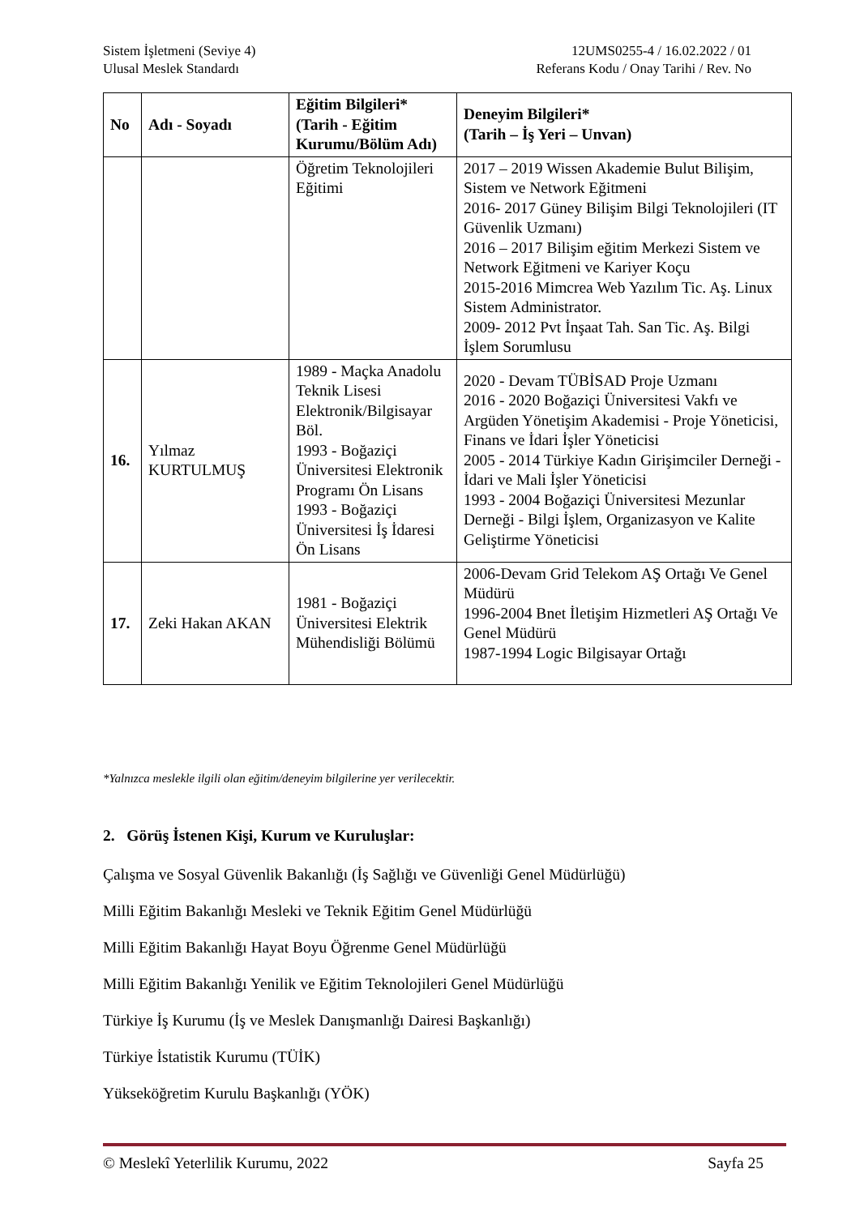Sistem İşletmeni (Seviye 4)
Ulusal Meslek Standardı
12UMS0255-4 / 16.02.2022 / 01
Referans Kodu / Onay Tarihi / Rev. No
| No | Adı - Soyadı | Eğitim Bilgileri* (Tarih - Eğitim Kurumu/Bölüm Adı) | Deneyim Bilgileri* (Tarih – İş Yeri – Unvan) |
| --- | --- | --- | --- |
| | | Öğretim Teknolojileri Eğitimi | 2017 – 2019 Wissen Akademie Bulut Bilişim, Sistem ve Network Eğitmeni 2016- 2017 Güney Bilişim Bilgi Teknolojileri (IT Güvenlik Uzmanı) 2016 – 2017 Bilişim eğitim Merkezi Sistem ve Network Eğitmeni ve Kariyer Koçu 2015-2016 Mimcrea Web Yazılım Tic. Aş. Linux Sistem Administrator. 2009- 2012 Pvt İnşaat Tah. San Tic. Aş. Bilgi İşlem Sorumlusu |
| 16. | Yılmaz KURTULMUŞ | 1989 - Maçka Anadolu Teknik Lisesi Elektronik/Bilgisayar Böl. 1993 - Boğaziçi Üniversitesi Elektronik Programı Ön Lisans 1993 - Boğaziçi Üniversitesi İş İdaresi Ön Lisans | 2020 - Devam TÜBİSAD Proje Uzmanı 2016 - 2020 Boğaziçi Üniversitesi Vakfı ve Argüden Yönetişim Akademisi - Proje Yöneticisi, Finans ve İdari İşler Yöneticisi 2005 - 2014 Türkiye Kadın Girişimciler Derneği - İdari ve Mali İşler Yöneticisi 1993 - 2004 Boğaziçi Üniversitesi Mezunlar Derneği - Bilgi İşlem, Organizasyon ve Kalite Geliştirme Yöneticisi |
| 17. | Zeki Hakan AKAN | 1981 - Boğaziçi Üniversitesi Elektrik Mühendisliği Bölümü | 2006-Devam Grid Telekom AŞ Ortağı Ve Genel Müdürü 1996-2004 Bnet İletişim Hizmetleri AŞ Ortağı Ve Genel Müdürü 1987-1994 Logic Bilgisayar Ortağı |
*Yalnızca meslekle ilgili olan eğitim/deneyim bilgilerine yer verilecektir.
2. Görüş İstenen Kişi, Kurum ve Kuruluşlar:
Çalışma ve Sosyal Güvenlik Bakanlığı (İş Sağlığı ve Güvenliği Genel Müdürlüğü)
Milli Eğitim Bakanlığı Mesleki ve Teknik Eğitim Genel Müdürlüğü
Milli Eğitim Bakanlığı Hayat Boyu Öğrenme Genel Müdürlüğü
Milli Eğitim Bakanlığı Yenilik ve Eğitim Teknolojileri Genel Müdürlüğü
Türkiye İş Kurumu (İş ve Meslek Danışmanlığı Dairesi Başkanlığı)
Türkiye İstatistik Kurumu (TÜİK)
Yükseköğretim Kurulu Başkanlığı (YÖK)
© Meslekî Yeterlilik Kurumu, 2022 Sayfa 25